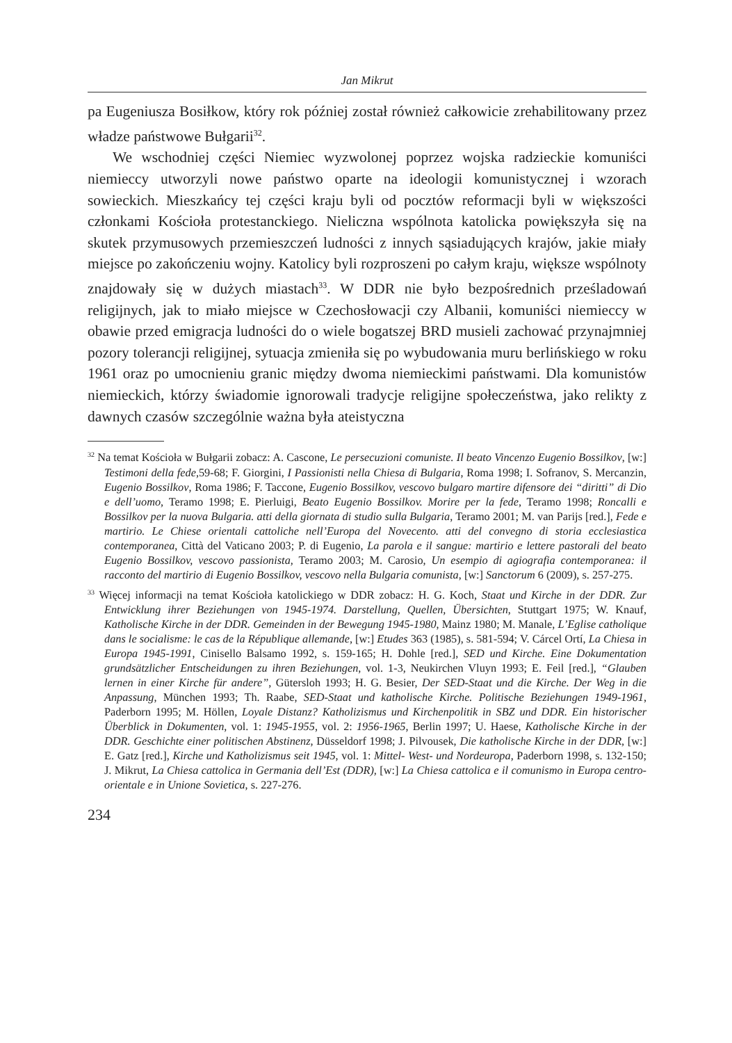Jan Mikrut
pa Eugeniusza Bosiłkow, który rok później został również całkowicie zrehabilitowany przez władze państwowe Bułgarii<sup>32</sup>.
We wschodniej części Niemiec wyzwolonej poprzez wojska radzieckie komuniści niemieccy utworzyli nowe państwo oparte na ideologii komunistycznej i wzorach sowieckich. Mieszkańcy tej części kraju byli od pocztów reformacji byli w większości członkami Kościoła protestanckiego. Nieliczna wspólnota katolicka powiększyła się na skutek przymusowych przemieszczeń ludności z innych sąsiadujących krajów, jakie miały miejsce po zakończeniu wojny. Katolicy byli rozproszeni po całym kraju, większe wspólnoty znajdowały się w dużych miastach<sup>33</sup>. W DDR nie było bezpośrednich prześladowań religijnych, jak to miało miejsce w Czechosłowacji czy Albanii, komuniści niemieccy w obawie przed emigracja ludności do o wiele bogatszej BRD musieli zachować przynajmniej pozory tolerancji religijnej, sytuacja zmieniła się po wybudowania muru berlińskiego w roku 1961 oraz po umocnieniu granic między dwoma niemieckimi państwami. Dla komunistów niemieckich, którzy świadomie ignorowali tradycje religijne społeczeństwa, jako relikty z dawnych czasów szczególnie ważna była ateistyczna
<sup>32</sup> Na temat Kościoła w Bułgarii zobacz: A. Cascone, Le persecuzioni comuniste. Il beato Vincenzo Eugenio Bossilkov, [w:] Testimoni della fede, 59-68; F. Giorgini, I Passionisti nella Chiesa di Bulgaria, Roma 1998; I. Sofranov, S. Mercanzin, Eugenio Bossilkov, Roma 1986; F. Taccone, Eugenio Bossilkov, vescovo bulgaro martire difensore dei “diritti” di Dio e dell’uomo, Teramo 1998; E. Pierluigi, Beato Eugenio Bossilkov. Morire per la fede, Teramo 1998; Roncalli e Bossilkov per la nuova Bulgaria. atti della giornata di studio sulla Bulgaria, Teramo 2001; M. van Parijs [red.], Fede e martirio. Le Chiese orientali cattoliche nell’Europa del Novecento. atti del convegno di storia ecclesiastica contemporanea, Città del Vaticano 2003; P. di Eugenio, La parola e il sangue: martirio e lettere pastorali del beato Eugenio Bossilkov, vescovo passionista, Teramo 2003; M. Carosio, Un esempio di agiografia contemporanea: il racconto del martirio di Eugenio Bossilkov, vescovo nella Bulgaria comunista, [w:] Sanctorum 6 (2009), s. 257-275.
<sup>33</sup> Więcej informacji na temat Kościoła katolickiego w DDR zobacz: H. G. Koch, Staat und Kirche in der DDR. Zur Entwicklung ihrer Beziehungen von 1945-1974. Darstellung, Quellen, Übersichten, Stuttgart 1975; W. Knauf, Katholische Kirche in der DDR. Gemeinden in der Bewegung 1945-1980, Mainz 1980; M. Manale, L’Eglise catholique dans le socialisme: le cas de la République allemande, [w:] Etudes 363 (1985), s. 581-594; V. Cárcel Ortí, La Chiesa in Europa 1945-1991, Cinisello Balsamo 1992, s. 159-165; H. Dohle [red.], SED und Kirche. Eine Dokumentation grundsätzlicher Entscheidungen zu ihren Beziehungen, vol. 1-3, Neukirchen Vluyn 1993; E. Feil [red.], “Glauben lernen in einer Kirche für andere”, Gütersloh 1993; H. G. Besier, Der SED-Staat und die Kirche. Der Weg in die Anpassung, München 1993; Th. Raabe, SED-Staat und katholische Kirche. Politische Beziehungen 1949-1961, Paderborn 1995; M. Höllen, Loyale Distanz? Katholizismus und Kirchenpolitik in SBZ und DDR. Ein historischer Überblick in Dokumenten, vol. 1: 1945-1955, vol. 2: 1956-1965, Berlin 1997; U. Haese, Katholische Kirche in der DDR. Geschichte einer politischen Abstinenz, Düsseldorf 1998; J. Pilvousek, Die katholische Kirche in der DDR, [w:] E. Gatz [red.], Kirche und Katholizismus seit 1945, vol. 1: Mittel- West- und Nordeuropa, Paderborn 1998, s. 132-150; J. Mikrut, La Chiesa cattolica in Germania dell’Est (DDR), [w:] La Chiesa cattolica e il comunismo in Europa centro-orientale e in Unione Sovietica, s. 227-276.
234